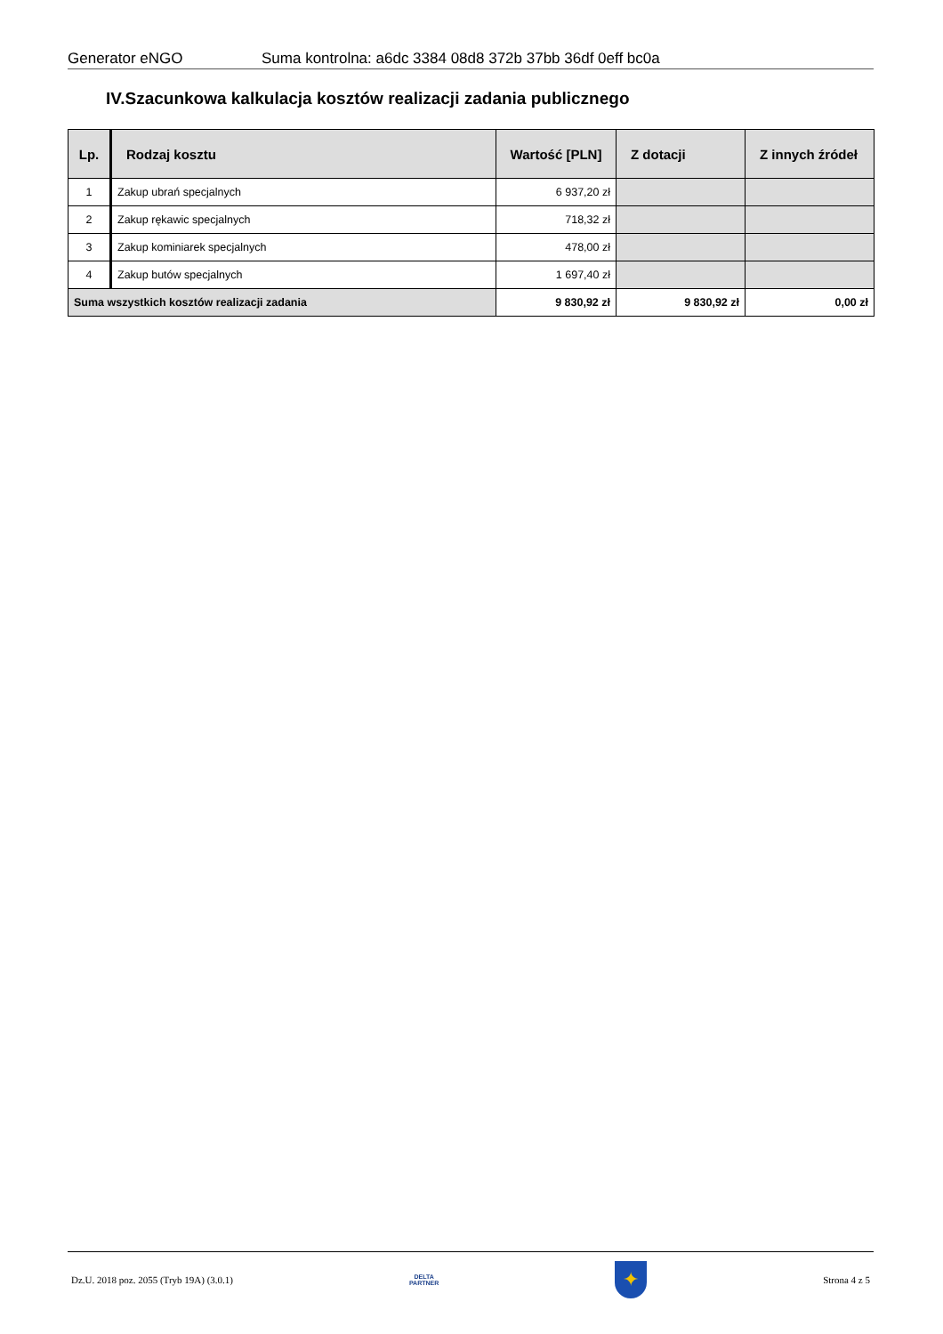Generator eNGO Suma kontrolna: a6dc 3384 08d8 372b 37bb 36df 0eff bc0a
IV.Szacunkowa kalkulacja kosztów realizacji zadania publicznego
| Lp. | Rodzaj kosztu | Wartość [PLN] | Z dotacji | Z innych źródeł |
| --- | --- | --- | --- | --- |
| 1 | Zakup ubrań specjalnych | 6 937,20 zł | | |
| 2 | Zakup rękawic specjalnych | 718,32 zł | | |
| 3 | Zakup kominiarek specjalnych | 478,00 zł | | |
| 4 | Zakup butów specjalnych | 1 697,40 zł | | |
| Suma wszystkich kosztów realizacji zadania | | 9 830,92 zł | 9 830,92 zł | 0,00 zł |
Dz.U. 2018 poz. 2055 (Tryb 19A) (3.0.1)
DELTA
PARTNER
✦
Strona 4 z 5